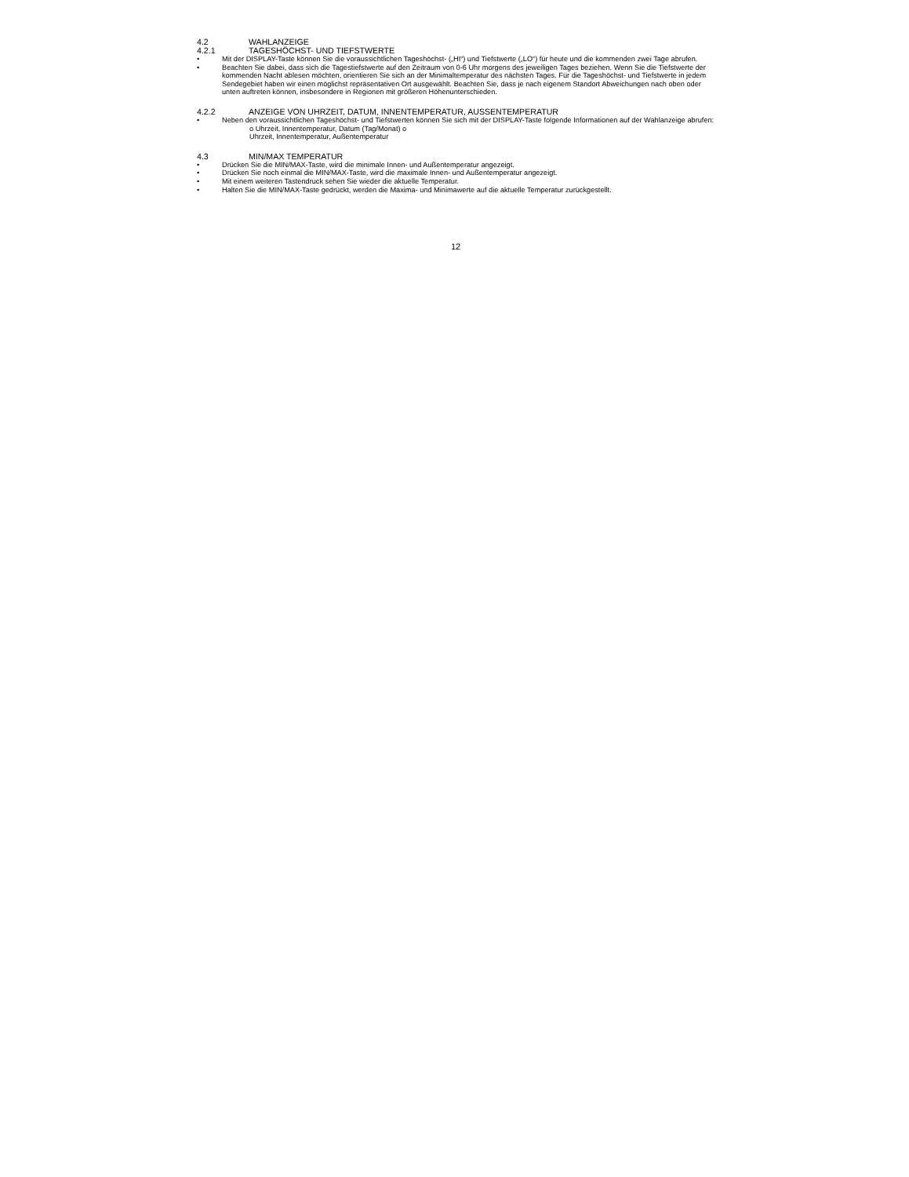4.2 WAHLANZEIGE
4.2.1 TAGESHÖCHST- UND TIEFSTWERTE
• Mit der DISPLAY-Taste können Sie die voraussichtlichen Tageshöchst- („HI“) und Tiefstwerte („LO“) für heute und die kommenden zwei Tage abrufen.
• Beachten Sie dabei, dass sich die Tagestiefstwerte auf den Zeitraum von 0-6 Uhr morgens des jeweiligen Tages beziehen. Wenn Sie die Tiefstwerte der kommenden Nacht ablesen möchten, orientieren Sie sich an der Minimaltemperatur des nächsten Tages. Für die Tageshöchst- und Tiefstwerte in jedem Sendegebiet haben wir einen möglichst repräsentativen Ort ausgewählt. Beachten Sie, dass je nach eigenem Standort Abweichungen nach oben oder unten auftreten können, insbesondere in Regionen mit größeren Höhenunterschieden.
4.2.2 ANZEIGE VON UHRZEIT, DATUM, INNENTEMPERATUR, AUSSENTEMPERATUR
• Neben den voraussichtlichen Tageshöchst- und Tiefstwerten können Sie sich mit der DISPLAY-Taste folgende Informationen auf der Wahlanzeige abrufen:
o Uhrzeit, Innentemperatur, Datum (Tag/Monat) o
Uhrzeit, Innentemperatur, Außentemperatur
4.3 MIN/MAX TEMPERATUR
• Drücken Sie die MIN/MAX-Taste, wird die minimale Innen- und Außentemperatur angezeigt.
• Drücken Sie noch einmal die MIN/MAX-Taste, wird die maximale Innen- und Außentemperatur angezeigt.
• Mit einem weiteren Tastendruck sehen Sie wieder die aktuelle Temperatur.
• Halten Sie die MIN/MAX-Taste gedrückt, werden die Maxima- und Minimawerte auf die aktuelle Temperatur zurückgestellt.
12